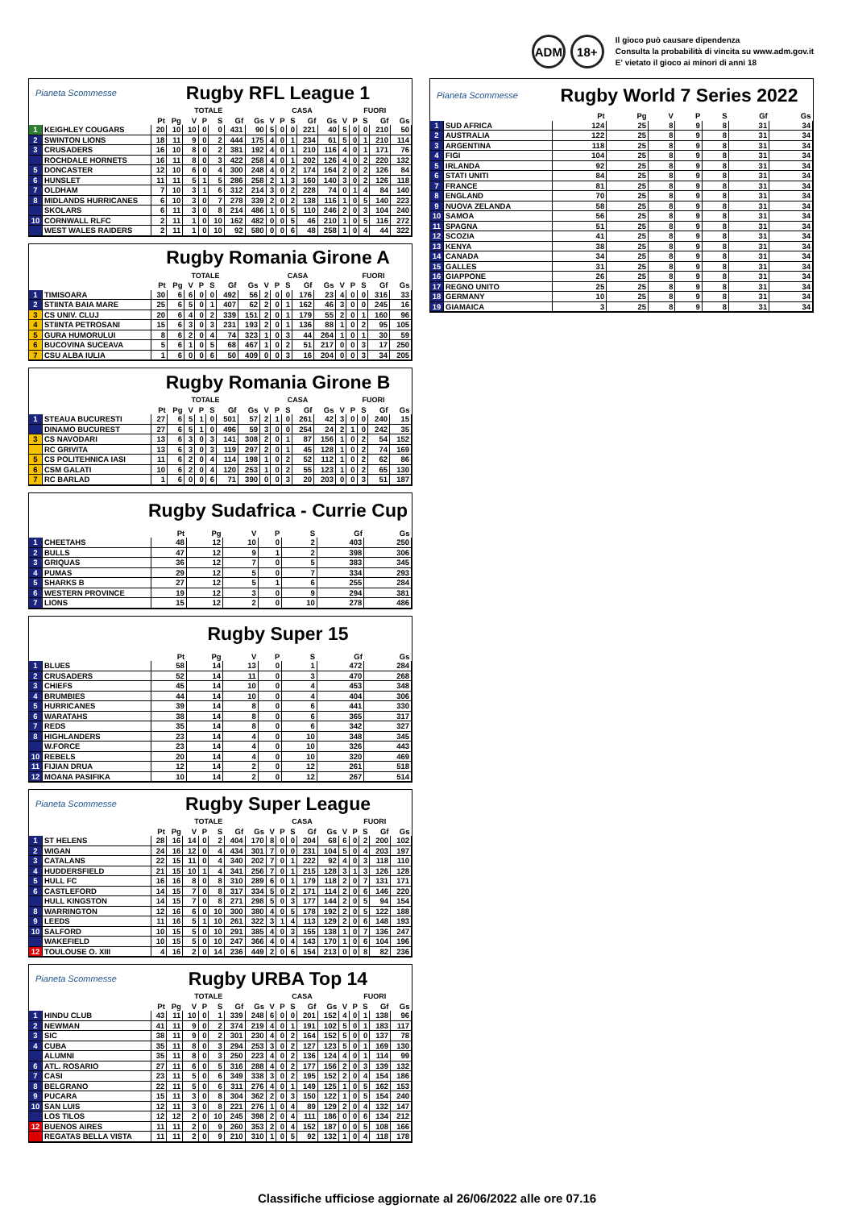ADM 18+
Il gioco può causare dipendenza
Consulta la probabilità di vincita su www.adm.gov.it
E' vietato il gioco ai minori di anni 18
Pianeta Scommesse
Rugby RFL League 1
| | | TOTALE | | | | | | | CASA | | | | | FUORI | | | | |
| --- | --- | --- | --- | --- | --- | --- | --- | --- | --- | --- | --- | --- | --- | --- | --- | --- | --- | --- |
| | | Pt | Pg | V | P | S | Gf | Gs | V | P | S | Gf | Gs | V | P | S | Gf | Gs |
| 1 | KEIGHLEY COUGARS | 20 | 10 | 10 | 0 | 0 | 431 | 90 | 5 | 0 | 0 | 221 | 40 | 5 | 0 | 0 | 210 | 50 |
| 2 | SWINTON LIONS | 18 | 11 | 9 | 0 | 2 | 444 | 175 | 4 | 0 | 1 | 234 | 61 | 5 | 0 | 1 | 210 | 114 |
| 3 | CRUSADERS | 16 | 10 | 8 | 0 | 2 | 381 | 192 | 4 | 0 | 1 | 210 | 116 | 4 | 0 | 1 | 171 | 76 |
| | ROCHDALE HORNETS | 16 | 11 | 8 | 0 | 3 | 422 | 258 | 4 | 0 | 1 | 202 | 126 | 4 | 0 | 2 | 220 | 132 |
| 5 | DONCASTER | 12 | 10 | 6 | 0 | 4 | 300 | 248 | 4 | 0 | 2 | 174 | 164 | 2 | 0 | 2 | 126 | 84 |
| 6 | HUNSLET | 11 | 11 | 5 | 1 | 5 | 286 | 258 | 2 | 1 | 3 | 160 | 140 | 3 | 0 | 2 | 126 | 118 |
| 7 | OLDHAM | 7 | 10 | 3 | 1 | 6 | 312 | 214 | 3 | 0 | 2 | 228 | 74 | 0 | 1 | 4 | 84 | 140 |
| 8 | MIDLANDS HURRICANES | 6 | 10 | 3 | 0 | 7 | 278 | 339 | 2 | 0 | 2 | 138 | 116 | 1 | 0 | 5 | 140 | 223 |
| | SKOLARS | 6 | 11 | 3 | 0 | 8 | 214 | 486 | 1 | 0 | 5 | 110 | 246 | 2 | 0 | 3 | 104 | 240 |
| 10 | CORNWALL RLFC | 2 | 11 | 1 | 0 | 10 | 162 | 482 | 0 | 0 | 5 | 46 | 210 | 1 | 0 | 5 | 116 | 272 |
| | WEST WALES RAIDERS | 2 | 11 | 1 | 0 | 10 | 92 | 580 | 0 | 0 | 6 | 48 | 258 | 1 | 0 | 4 | 44 | 322 |
Rugby Romania Girone A
| | | TOTALE | | | | | | | CASA | | | | | FUORI | | | | |
| --- | --- | --- | --- | --- | --- | --- | --- | --- | --- | --- | --- | --- | --- | --- | --- | --- | --- | --- |
| | | Pt | Pg | V | P | S | Gf | Gs | V | P | S | Gf | Gs | V | P | S | Gf | Gs |
| 1 | TIMISOARA | 30 | 6 | 6 | 0 | 0 | 492 | 56 | 2 | 0 | 0 | 176 | 23 | 4 | 0 | 0 | 316 | 33 |
| 2 | STIINTA BAIA MARE | 25 | 6 | 5 | 0 | 1 | 407 | 62 | 2 | 0 | 1 | 162 | 46 | 3 | 0 | 0 | 245 | 16 |
| 3 | CS UNIV. CLUJ | 20 | 6 | 4 | 0 | 2 | 339 | 151 | 2 | 0 | 1 | 179 | 55 | 2 | 0 | 1 | 160 | 96 |
| 4 | STIINTA PETROSANI | 15 | 6 | 3 | 0 | 3 | 231 | 193 | 2 | 0 | 1 | 136 | 88 | 1 | 0 | 2 | 95 | 105 |
| 5 | GURA HUMORULUI | 8 | 6 | 2 | 0 | 4 | 74 | 323 | 1 | 0 | 3 | 44 | 264 | 1 | 0 | 1 | 30 | 59 |
| 6 | BUCOVINA SUCEAVA | 5 | 6 | 1 | 0 | 5 | 68 | 467 | 1 | 0 | 2 | 51 | 217 | 0 | 0 | 3 | 17 | 250 |
| 7 | CSU ALBA IULIA | 1 | 6 | 0 | 0 | 6 | 50 | 409 | 0 | 0 | 3 | 16 | 204 | 0 | 0 | 3 | 34 | 205 |
Rugby Romania Girone B
| | | TOTALE | | | | | | | CASA | | | | | FUORI | | | | |
| --- | --- | --- | --- | --- | --- | --- | --- | --- | --- | --- | --- | --- | --- | --- | --- | --- | --- | --- |
| | | Pt | Pg | V | P | S | Gf | Gs | V | P | S | Gf | Gs | V | P | S | Gf | Gs |
| 1 | STEAUA BUCURESTI | 27 | 6 | 5 | 1 | 0 | 501 | 57 | 2 | 1 | 0 | 261 | 42 | 3 | 0 | 0 | 240 | 15 |
| | DINAMO BUCUREST | 27 | 6 | 5 | 1 | 0 | 496 | 59 | 3 | 0 | 0 | 254 | 24 | 2 | 1 | 0 | 242 | 35 |
| 3 | CS NAVODARI | 13 | 6 | 3 | 0 | 3 | 141 | 308 | 2 | 0 | 1 | 87 | 156 | 1 | 0 | 2 | 54 | 152 |
| | RC GRIVITA | 13 | 6 | 3 | 0 | 3 | 119 | 297 | 2 | 0 | 1 | 45 | 128 | 1 | 0 | 2 | 74 | 169 |
| 5 | CS POLITEHNICA IASI | 11 | 6 | 2 | 0 | 4 | 114 | 198 | 1 | 0 | 2 | 52 | 112 | 1 | 0 | 2 | 62 | 86 |
| 6 | CSM GALATI | 10 | 6 | 2 | 0 | 4 | 120 | 253 | 1 | 0 | 2 | 55 | 123 | 1 | 0 | 2 | 65 | 130 |
| 7 | RC BARLAD | 1 | 6 | 0 | 0 | 6 | 71 | 390 | 0 | 0 | 3 | 20 | 203 | 0 | 0 | 3 | 51 | 187 |
Rugby Sudafrica - Currie Cup
| | | Pt | Pg | V | P | S | Gf | Gs |
| --- | --- | --- | --- | --- | --- | --- | --- | --- |
| 1 | CHEETAHS | 48 | 12 | 10 | 0 | 2 | 403 | 250 |
| 2 | BULLS | 47 | 12 | 9 | 1 | 2 | 398 | 306 |
| 3 | GRIQUAS | 36 | 12 | 7 | 0 | 5 | 383 | 345 |
| 4 | PUMAS | 29 | 12 | 5 | 0 | 7 | 334 | 293 |
| 5 | SHARKS B | 27 | 12 | 5 | 1 | 6 | 255 | 284 |
| 6 | WESTERN PROVINCE | 19 | 12 | 3 | 0 | 9 | 294 | 381 |
| 7 | LIONS | 15 | 12 | 2 | 0 | 10 | 278 | 486 |
Rugby Super 15
| | | Pt | Pg | V | P | S | Gf | Gs |
| --- | --- | --- | --- | --- | --- | --- | --- | --- |
| 1 | BLUES | 58 | 14 | 13 | 0 | 1 | 472 | 284 |
| 2 | CRUSADERS | 52 | 14 | 11 | 0 | 3 | 470 | 268 |
| 3 | CHIEFS | 45 | 14 | 10 | 0 | 4 | 453 | 348 |
| 4 | BRUMBIES | 44 | 14 | 10 | 0 | 4 | 404 | 306 |
| 5 | HURRICANES | 39 | 14 | 8 | 0 | 6 | 441 | 330 |
| 6 | WARATAHS | 38 | 14 | 8 | 0 | 6 | 365 | 317 |
| 7 | REDS | 35 | 14 | 8 | 0 | 6 | 342 | 327 |
| 8 | HIGHLANDERS | 23 | 14 | 4 | 0 | 10 | 348 | 345 |
| | W.FORCE | 23 | 14 | 4 | 0 | 10 | 326 | 443 |
| 10 | REBELS | 20 | 14 | 4 | 0 | 10 | 320 | 469 |
| 11 | FIJIAN DRUA | 12 | 14 | 2 | 0 | 12 | 261 | 518 |
| 12 | MOANA PASIFIKA | 10 | 14 | 2 | 0 | 12 | 267 | 514 |
Pianeta Scommesse
Rugby Super League
| | | TOTALE | | | | | | | CASA | | | | | FUORI | | | | |
| --- | --- | --- | --- | --- | --- | --- | --- | --- | --- | --- | --- | --- | --- | --- | --- | --- | --- | --- |
| | | Pt | Pg | V | P | S | Gf | Gs | V | P | S | Gf | Gs | V | P | S | Gf | Gs |
| 1 | ST HELENS | 28 | 16 | 14 | 0 | 2 | 404 | 170 | 8 | 0 | 0 | 204 | 68 | 6 | 0 | 2 | 200 | 102 |
| 2 | WIGAN | 24 | 16 | 12 | 0 | 4 | 434 | 301 | 7 | 0 | 0 | 231 | 104 | 5 | 0 | 4 | 203 | 197 |
| 3 | CATALANS | 22 | 15 | 11 | 0 | 4 | 340 | 202 | 7 | 0 | 1 | 222 | 92 | 4 | 0 | 3 | 118 | 110 |
| 4 | HUDDERSFIELD | 21 | 15 | 10 | 1 | 4 | 341 | 256 | 7 | 0 | 1 | 215 | 128 | 3 | 1 | 3 | 126 | 128 |
| 5 | HULL FC | 16 | 16 | 8 | 0 | 8 | 310 | 289 | 6 | 0 | 1 | 179 | 118 | 2 | 0 | 7 | 131 | 171 |
| 6 | CASTLEFORD | 14 | 15 | 7 | 0 | 8 | 317 | 334 | 5 | 0 | 2 | 171 | 114 | 2 | 0 | 6 | 146 | 220 |
| | HULL KINGSTON | 14 | 15 | 7 | 0 | 8 | 271 | 298 | 5 | 0 | 3 | 177 | 144 | 2 | 0 | 5 | 94 | 154 |
| 8 | WARRINGTON | 12 | 16 | 6 | 0 | 10 | 300 | 380 | 4 | 0 | 5 | 178 | 192 | 2 | 0 | 5 | 122 | 188 |
| 9 | LEEDS | 11 | 16 | 5 | 1 | 10 | 261 | 322 | 3 | 1 | 4 | 113 | 129 | 2 | 0 | 6 | 148 | 193 |
| 10 | SALFORD | 10 | 15 | 5 | 0 | 10 | 291 | 385 | 4 | 0 | 3 | 155 | 138 | 1 | 0 | 7 | 136 | 247 |
| | WAKEFIELD | 10 | 15 | 5 | 0 | 10 | 247 | 366 | 4 | 0 | 4 | 143 | 170 | 1 | 0 | 6 | 104 | 196 |
| 12 | TOULOUSE O. XIII | 4 | 16 | 2 | 0 | 14 | 236 | 449 | 2 | 0 | 6 | 154 | 213 | 0 | 0 | 8 | 82 | 236 |
Pianeta Scommesse
Rugby URBA Top 14
| | | TOTALE | | | | | | | CASA | | | | | FUORI | | | | |
| --- | --- | --- | --- | --- | --- | --- | --- | --- | --- | --- | --- | --- | --- | --- | --- | --- | --- | --- |
| | | Pt | Pg | V | P | S | Gf | Gs | V | P | S | Gf | Gs | V | P | S | Gf | Gs |
| 1 | HINDU CLUB | 43 | 11 | 10 | 0 | 1 | 339 | 248 | 6 | 0 | 0 | 201 | 152 | 4 | 0 | 1 | 138 | 96 |
| 2 | NEWMAN | 41 | 11 | 9 | 0 | 2 | 374 | 219 | 4 | 0 | 1 | 191 | 102 | 5 | 0 | 1 | 183 | 117 |
| 3 | SIC | 38 | 11 | 9 | 0 | 2 | 301 | 230 | 4 | 0 | 2 | 164 | 152 | 5 | 0 | 0 | 137 | 78 |
| 4 | CUBA | 35 | 11 | 8 | 0 | 3 | 294 | 253 | 3 | 0 | 2 | 127 | 123 | 5 | 0 | 1 | 169 | 130 |
| | ALUMNI | 35 | 11 | 8 | 0 | 3 | 250 | 223 | 4 | 0 | 2 | 136 | 124 | 4 | 0 | 1 | 114 | 99 |
| 6 | ATL. ROSARIO | 27 | 11 | 6 | 0 | 5 | 316 | 288 | 4 | 0 | 2 | 177 | 156 | 2 | 0 | 3 | 139 | 132 |
| 7 | CASI | 23 | 11 | 5 | 0 | 6 | 349 | 338 | 3 | 0 | 2 | 195 | 152 | 2 | 0 | 4 | 154 | 186 |
| 8 | BELGRANO | 22 | 11 | 5 | 0 | 6 | 311 | 276 | 4 | 0 | 1 | 149 | 125 | 1 | 0 | 5 | 162 | 153 |
| 9 | PUCARA | 15 | 11 | 3 | 0 | 8 | 304 | 362 | 2 | 0 | 3 | 150 | 122 | 1 | 0 | 5 | 154 | 240 |
| 10 | SAN LUIS | 12 | 11 | 3 | 0 | 8 | 221 | 276 | 1 | 0 | 4 | 89 | 129 | 2 | 0 | 4 | 132 | 147 |
| | LOS TILOS | 12 | 12 | 2 | 0 | 10 | 245 | 398 | 2 | 0 | 4 | 111 | 186 | 0 | 0 | 6 | 134 | 212 |
| 12 | BUENOS AIRES | 11 | 11 | 2 | 0 | 9 | 260 | 353 | 2 | 0 | 4 | 152 | 187 | 0 | 0 | 5 | 108 | 166 |
| | REGATAS BELLA VISTA | 11 | 11 | 2 | 0 | 9 | 210 | 310 | 1 | 0 | 5 | 92 | 132 | 1 | 0 | 4 | 118 | 178 |
Pianeta Scommesse
Rugby World 7 Series 2022
| | | Pt | Pg | V | P | S | Gf | Gs |
| --- | --- | --- | --- | --- | --- | --- | --- | --- |
| 1 | SUD AFRICA | 124 | 25 | 8 | 9 | 8 | 31 | 34 |
| 2 | AUSTRALIA | 122 | 25 | 8 | 9 | 8 | 31 | 34 |
| 3 | ARGENTINA | 118 | 25 | 8 | 9 | 8 | 31 | 34 |
| 4 | FIGI | 104 | 25 | 8 | 9 | 8 | 31 | 34 |
| 5 | IRLANDA | 92 | 25 | 8 | 9 | 8 | 31 | 34 |
| 6 | STATI UNITI | 84 | 25 | 8 | 9 | 8 | 31 | 34 |
| 7 | FRANCE | 81 | 25 | 8 | 9 | 8 | 31 | 34 |
| 8 | ENGLAND | 70 | 25 | 8 | 9 | 8 | 31 | 34 |
| 9 | NUOVA ZELANDA | 58 | 25 | 8 | 9 | 8 | 31 | 34 |
| 10 | SAMOA | 56 | 25 | 8 | 9 | 8 | 31 | 34 |
| 11 | SPAGNA | 51 | 25 | 8 | 9 | 8 | 31 | 34 |
| 12 | SCOZIA | 41 | 25 | 8 | 9 | 8 | 31 | 34 |
| 13 | KENYA | 38 | 25 | 8 | 9 | 8 | 31 | 34 |
| 14 | CANADA | 34 | 25 | 8 | 9 | 8 | 31 | 34 |
| 15 | GALLES | 31 | 25 | 8 | 9 | 8 | 31 | 34 |
| 16 | GIAPPONE | 26 | 25 | 8 | 9 | 8 | 31 | 34 |
| 17 | REGNO UNITO | 25 | 25 | 8 | 9 | 8 | 31 | 34 |
| 18 | GERMANY | 10 | 25 | 8 | 9 | 8 | 31 | 34 |
| 19 | GIAMAICA | 3 | 25 | 8 | 9 | 8 | 31 | 34 |
Classifiche ufficiose aggiornate al 26/06/2022 alle ore 07.16